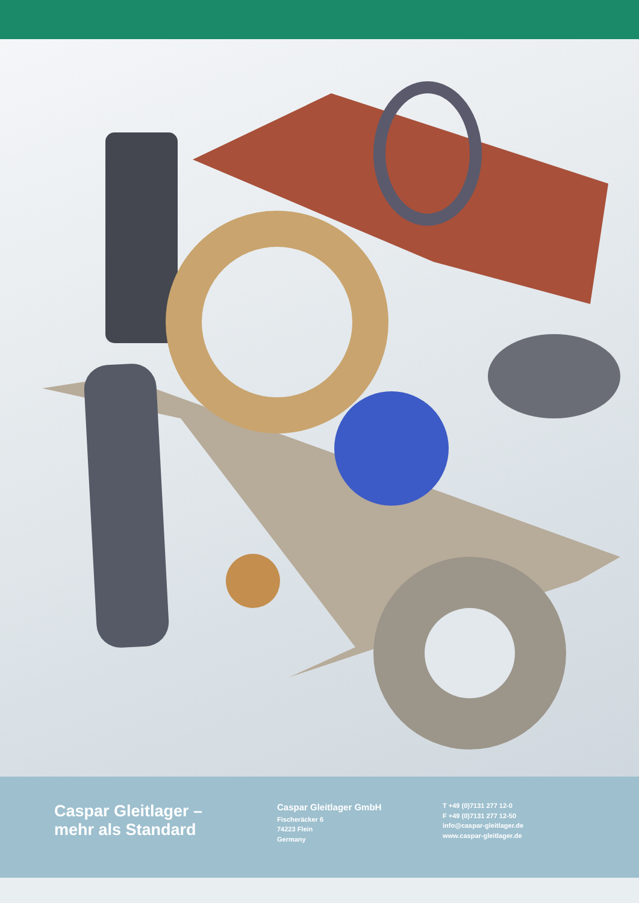Caspar Gleitlager –
mehr als Standard
Caspar Gleitlager GmbH
Fischeräcker 6
74223 Flein
Germany
T +49 (0)7131 277 12-0
F +49 (0)7131 277 12-50
info@caspar-gleitlager.de
www.caspar-gleitlager.de